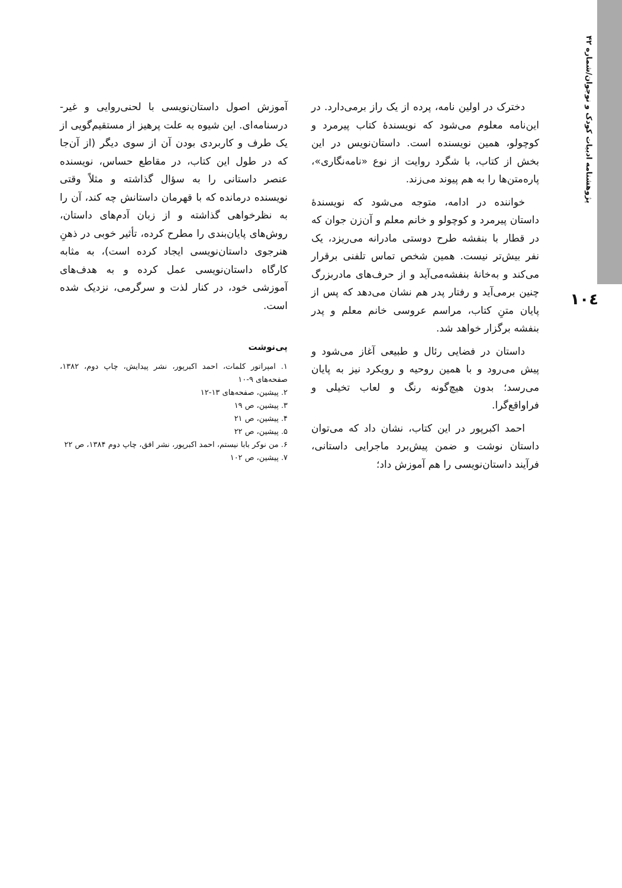پژوهشنامه ادبیات کودک و نوجوان/شماره ۴۲
۱۰٤
دخترک در اولین نامه، پرده از یک راز برمی‌دارد. در این‌نامه معلوم می‌شود که نویسندهٔ کتاب پیرمرد و کوچولو، همین نویسنده است. داستان‌نویس در این بخش از کتاب، با شگرد روایت از نوع «نامه‌نگاری»، پاره‌متن‌ها را به هم پیوند می‌زند.
خواننده در ادامه، متوجه می‌شود که نویسندهٔ داستان پیرمرد و کوچولو و خانم معلم و آن‌زن جوان که در قطار با بنفشه طرح دوستی مادرانه می‌ریزد، یک نفر بیش‌تر نیست. همین شخص تماس تلفنی برقرار می‌کند و به‌خانهٔ بنفشه‌می‌آید و از حرف‌های مادربزرگ چنین برمی‌آید و رفتار پدر هم نشان می‌دهد که پس از پایان متنِ کتاب، مراسم عروسی خانم معلم و پدر بنفشه برگزار خواهد شد.
داستان در فضایی رئال و طبیعی آغاز می‌شود و پیش می‌رود و با همین روحیه و رویکرد نیز به پایان می‌رسد؛ بدون هیچ‌گونه رنگ و لعاب تخیلی و فراواقع‌گرا.
احمد اکبرپور در این کتاب، نشان داد که می‌توان داستان نوشت و ضمن پیش‌برد ماجرایی داستانی، فرآیند داستان‌نویسی را هم آموزش داد؛
آموزش اصول داستان‌نویسی با لحنی‌روایی و غیر- درسنامه‌ای. این شیوه به علت پرهیز از مستقیم‌گویی از یک طرف و کاربردی بودن آن از سوی دیگر (از آن‌جا که در طول این کتاب، در مقاطع حساس، نویسنده عنصر داستانی را به سؤال گذاشته و مثلاً وقتی نویسنده درمانده که با قهرمان داستانش چه کند، آن را به نظرخواهی گذاشته و از زبان آدم‌های داستان، روش‌های پایان‌بندی را مطرح کرده، تأثیر خوبی در ذهنِ هنرجوی داستان‌نویسی ایجاد کرده است)، به مثابه کارگاه داستان‌نویسی عمل کرده و به هدف‌های آموزشی خود، در کنار لذت و سرگرمی، نزدیک شده است.
پی‌نوشت
۱. امپراتور کلمات، احمد اکبرپور، نشر پیدایش، چاپ دوم، ۱۳۸۲، صفحه‌های ۹-۱۰
۲. پیشین، صفحه‌های ۱۳-۱۲
۳. پیشین، ص ۱۹
۴. پیشین، ص ۲۱
۵. پیشین، ص ۲۲
۶. من نوکر بابا نیستم، احمد اکبرپور، نشر افق، چاپ دوم ۱۳۸۴، ص ۲۲
۷. پیشین، ص ۱۰۲